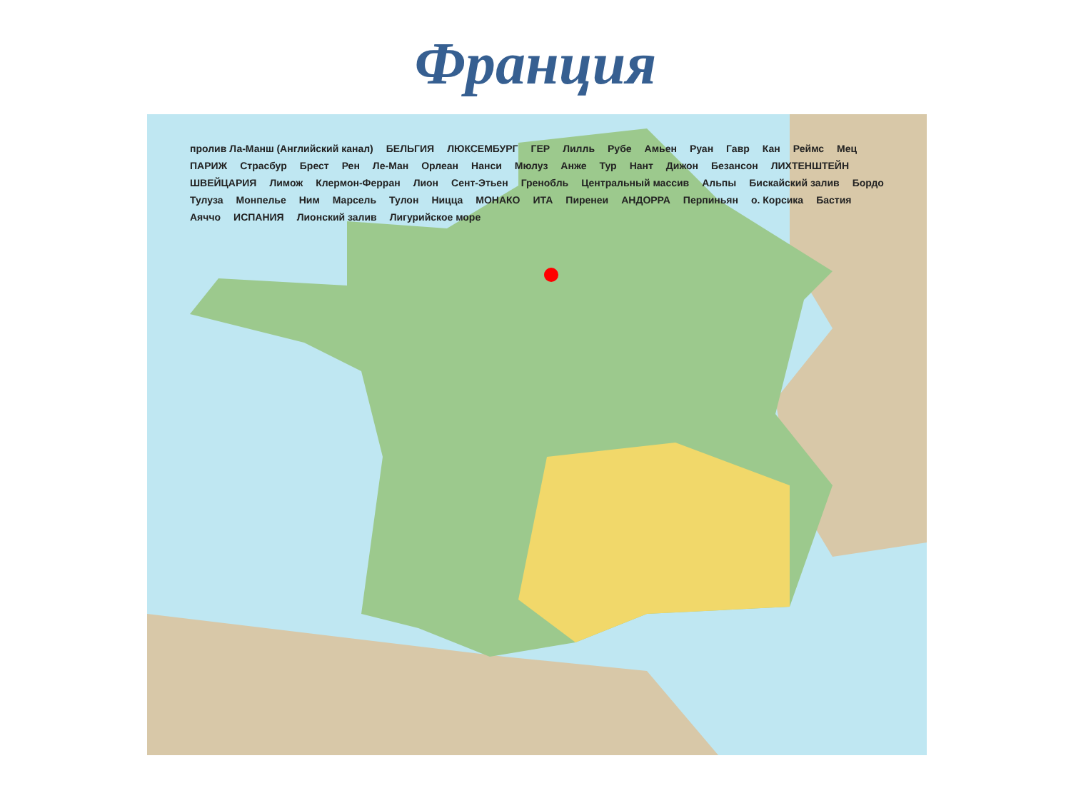Франция
пролив Ла-Манш (Английский канал) БЕЛЬГИЯ ЛЮКСЕМБУРГ ГЕР Лилль Рубе Амьен Руан Гавр Кан Реймс Мец ПАРИЖ Страсбур Брест Рен Ле-Ман Орлеан Нанси Мюлуз Анже Тур Нант Дижон Безансон ЛИХТЕНШТЕЙН ШВЕЙЦАРИЯ Лимож Клермон-Ферран Лион Сент-Этьен Гренобль Центральный массив Альпы Бискайский залив Бордо Тулуза Монпелье Ним Марсель Тулон Ницца МОНАКО ИТА Пиренеи АНДОРРА Перпиньян о. Корсика Бастия Аяччо ИСПАНИЯ Лионский залив Лигурийское море